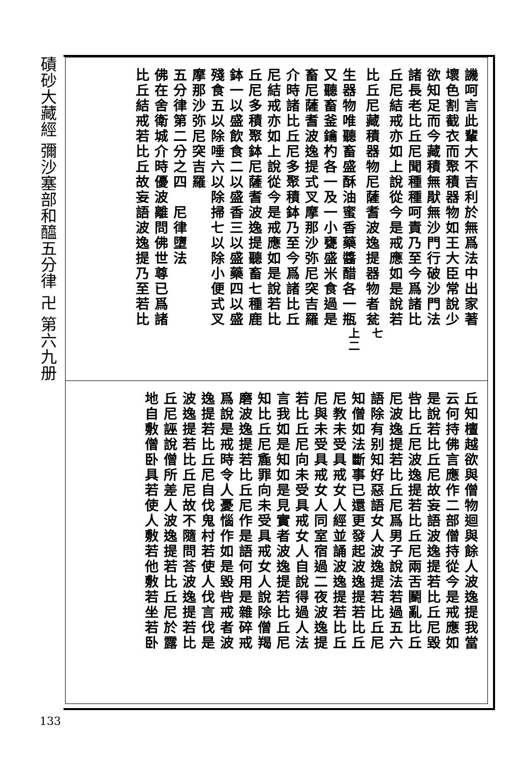磧砂大藏經 彌沙塞部和醯五分律 卍 第六九册
譏呵言此輩大不吉利於無爲法中出家著
壞色割截衣而聚積器物如王大臣常說少
欲知足而今藏積無猒無沙門行破沙門法
諸長老比丘尼聞種種呵責乃至今爲諸比
丘尼結戒亦如上說從今是戒應如是說若
比丘尼藏積器物尼薩耆波逸提器物者瓫<sup>七</sup>
生器物唯聽畜盛酥油蜜香藥醬醋各一瓶<sup>上二</sup>
又聽畜釜鑰杓各一及一小甕盛米食過是
畜尼薩耆波逸提式叉摩那沙弥尼突吉羅
介時諸比丘尼多聚積鉢乃至今爲諸比丘
尼結戒亦如上說從今是戒應如是說若比
丘尼多積聚鉢尼薩耆波逸提聽畜七種鹿
鉢一以盛飲食二以盛香三以盛藥四以盛
殘食五以除唾六以除掃七以除小便式叉
摩那沙弥尼突吉羅
五分律第二分之四　尼律墮法
佛在舍衛城介時優波離問佛世尊已爲諸
比丘結戒若比丘故妄語波逸提乃至若比
丘知檀越欲與僧物迴與餘人波逸提我當
云何持佛言應作二部僧持從今是戒應如
是說若比丘尼故妄語波逸提若比丘尼毀
呰比丘尼波逸提若比丘尼兩舌鬬亂比丘
尼波逸提若比丘尼爲男子說法若過五六
語除有别知好惡語女人波逸提若比丘尼
知僧如法斷事已還更發起波逸提若比丘
尼教未受具戒女人經並誦波逸提若比丘
尼與未受具戒女人同室宿過二夜波逸提
若比丘尼向未受具戒女人自說得過人法
言我如是知如是見實者波逸提若比丘尼
知比丘尼麁罪向未受具戒女人說除僧羯
磨波逸提若比丘尼作是語何用是雜碎戒
爲說是戒時令人憂惱作如是毀呰戒者波
逸提若比丘尼自伐鬼村若使人伐言伐是
波逸提若比丘尼故不隨問荅波逸提若比
丘尼誣說僧所差人波逸提若比丘尼於露
地自敷僧卧具若使人敷若他敷若坐若卧
133